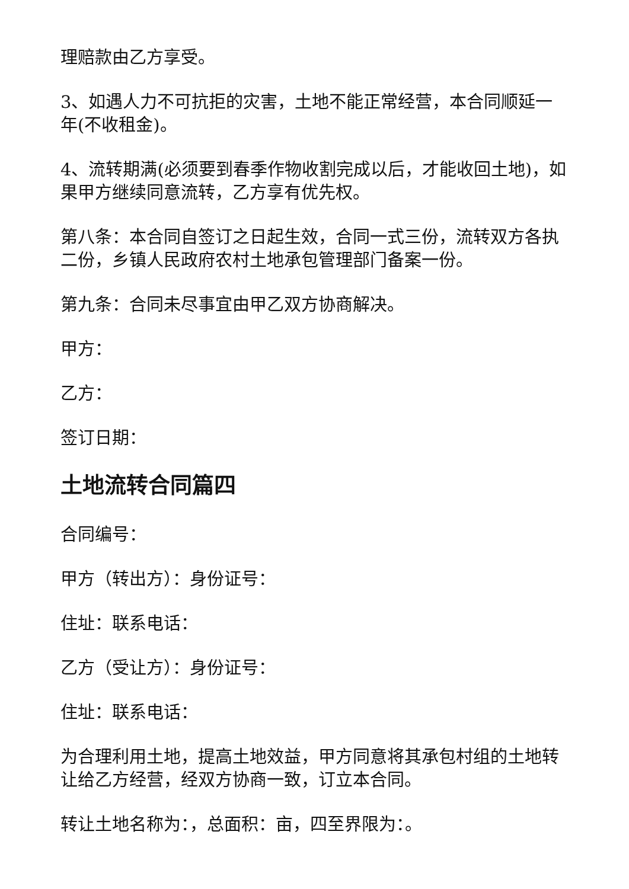理赔款由乙方享受。
3、如遇人力不可抗拒的灾害，土地不能正常经营，本合同顺延一年(不收租金)。
4、流转期满(必须要到春季作物收割完成以后，才能收回土地)，如果甲方继续同意流转，乙方享有优先权。
第八条：本合同自签订之日起生效，合同一式三份，流转双方各执二份，乡镇人民政府农村土地承包管理部门备案一份。
第九条：合同未尽事宜由甲乙双方协商解决。
甲方：
乙方：
签订日期：
土地流转合同篇四
合同编号：
甲方（转出方）：身份证号：
住址：联系电话：
乙方（受让方）：身份证号：
住址：联系电话：
为合理利用土地，提高土地效益，甲方同意将其承包村组的土地转让给乙方经营，经双方协商一致，订立本合同。
转让土地名称为：，总面积：亩，四至界限为：。